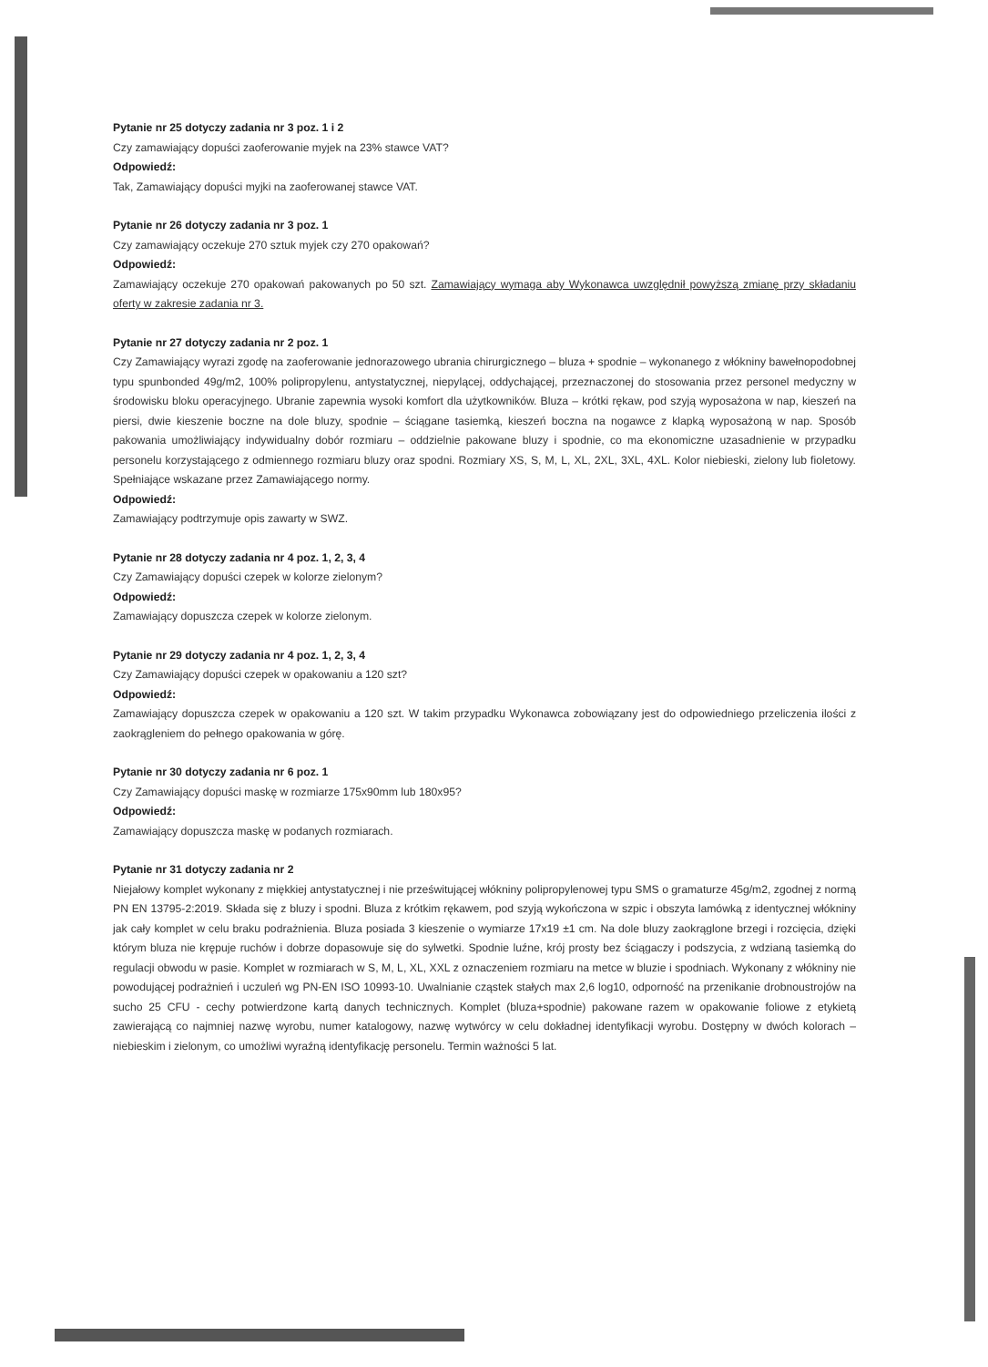Pytanie nr 25 dotyczy zadania nr 3 poz. 1 i 2
Czy zamawiający dopuści zaoferowanie myjek na 23% stawce VAT?
Odpowiedź:
Tak, Zamawiający dopuści myjki na zaoferowanej stawce VAT.
Pytanie nr 26 dotyczy zadania nr 3 poz. 1
Czy zamawiający oczekuje 270 sztuk myjek czy 270 opakowań?
Odpowiedź:
Zamawiający oczekuje 270 opakowań pakowanych po 50 szt. Zamawiający wymaga aby Wykonawca uwzględnił powyższą zmianę przy składaniu oferty w zakresie zadania nr 3.
Pytanie nr 27 dotyczy zadania nr 2 poz. 1
Czy Zamawiający wyrazi zgodę na zaoferowanie jednorazowego ubrania chirurgicznego – bluza + spodnie – wykonanego z włókniny bawełnopodobnej typu spunbonded 49g/m2, 100% polipropylenu, antystatycznej, niepylącej, oddychającej, przeznaczonej do stosowania przez personel medyczny w środowisku bloku operacyjnego. Ubranie zapewnia wysoki komfort dla użytkowników. Bluza – krótki rękaw, pod szyją wyposażona w nap, kieszeń na piersi, dwie kieszenie boczne na dole bluzy, spodnie – ściągane tasiemką, kieszeń boczna na nogawce z klapką wyposażoną w nap. Sposób pakowania umożliwiający indywidualny dobór rozmiaru – oddzielnie pakowane bluzy i spodnie, co ma ekonomiczne uzasadnienie w przypadku personelu korzystającego z odmiennego rozmiaru bluzy oraz spodni. Rozmiary XS, S, M, L, XL, 2XL, 3XL, 4XL. Kolor niebieski, zielony lub fioletowy. Spełniające wskazane przez Zamawiającego normy.
Odpowiedź:
Zamawiający podtrzymuje opis zawarty w SWZ.
Pytanie nr 28 dotyczy zadania nr 4 poz. 1, 2, 3, 4
Czy Zamawiający dopuści czepek w kolorze zielonym?
Odpowiedź:
Zamawiający dopuszcza czepek w kolorze zielonym.
Pytanie nr 29 dotyczy zadania nr 4 poz. 1, 2, 3, 4
Czy Zamawiający dopuści czepek w opakowaniu a 120 szt?
Odpowiedź:
Zamawiający dopuszcza czepek w opakowaniu a 120 szt. W takim przypadku Wykonawca zobowiązany jest do odpowiedniego przeliczenia ilości z zaokrągleniem do pełnego opakowania w górę.
Pytanie nr 30 dotyczy zadania nr 6 poz. 1
Czy Zamawiający dopuści maskę w rozmiarze 175x90mm lub 180x95?
Odpowiedź:
Zamawiający dopuszcza maskę w podanych rozmiarach.
Pytanie nr 31 dotyczy zadania nr 2
Niejałowy komplet wykonany z miękkiej antystatycznej i nie prześwitującej włókniny polipropylenowej typu SMS o gramaturze 45g/m2, zgodnej z normą PN EN 13795-2:2019. Składa się z bluzy i spodni. Bluza z krótkim rękawem, pod szyją wykończona w szpic i obszyta lamówką z identycznej włókniny jak cały komplet w celu braku podrażnienia. Bluza posiada 3 kieszenie o wymiarze 17x19 ±1 cm. Na dole bluzy zaokrąglone brzegi i rozcięcia, dzięki którym bluza nie krępuje ruchów i dobrze dopasowuje się do sylwetki. Spodnie luźne, krój prosty bez ściągaczy i podszycia, z wdzianą tasiemką do regulacji obwodu w pasie. Komplet w rozmiarach w S, M, L, XL, XXL z oznaczeniem rozmiaru na metce w bluzie i spodniach. Wykonany z włókniny nie powodującej podrażnień i uczuleń wg PN-EN ISO 10993-10. Uwalnianie cząstek stałych max 2,6 log10, odporność na przenikanie drobnoustrojów na sucho 25 CFU - cechy potwierdzone kartą danych technicznych. Komplet (bluza+spodnie) pakowane razem w opakowanie foliowe z etykietą zawierającą co najmniej nazwę wyrobu, numer katalogowy, nazwę wytwórcy w celu dokładnej identyfikacji wyrobu. Dostępny w dwóch kolorach – niebieskim i zielonym, co umożliwi wyraźną identyfikację personelu. Termin ważności 5 lat.